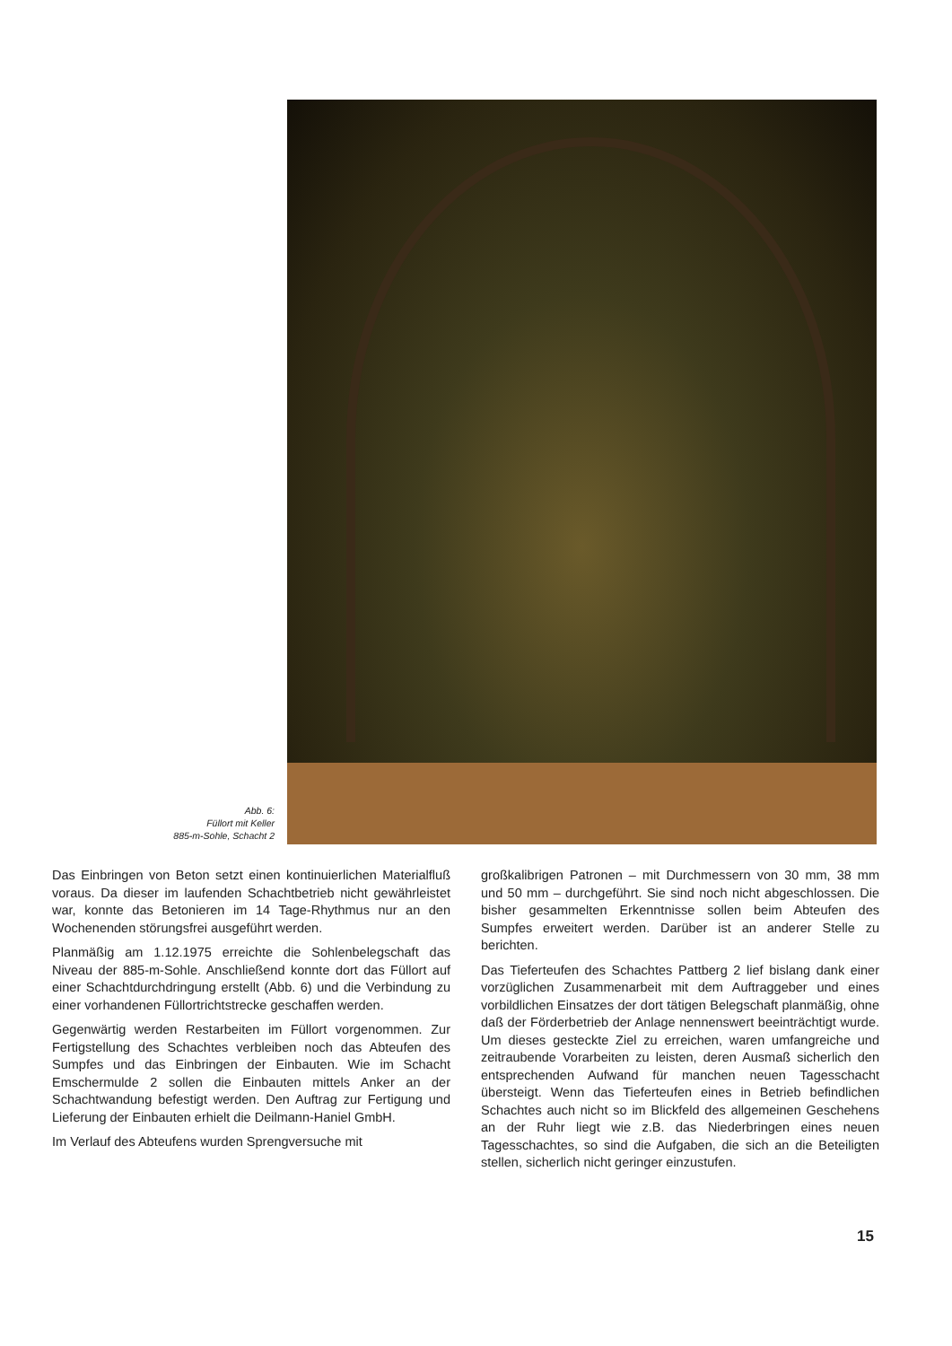Abb. 6:
Füllort mit Keller
885-m-Sohle, Schacht 2
Das Einbringen von Beton setzt einen kontinuierlichen Materialfluß voraus. Da dieser im laufenden Schachtbetrieb nicht gewährleistet war, konnte das Betonieren im 14 Tage-Rhythmus nur an den Wochenenden störungsfrei ausgeführt werden.
Planmäßig am 1.12.1975 erreichte die Sohlenbelegschaft das Niveau der 885-m-Sohle. Anschließend konnte dort das Füllort auf einer Schachtdurchdringung erstellt (Abb. 6) und die Verbindung zu einer vorhandenen Füllortrichtstrecke geschaffen werden.
Gegenwärtig werden Restarbeiten im Füllort vorgenommen. Zur Fertigstellung des Schachtes verbleiben noch das Abteufen des Sumpfes und das Einbringen der Einbauten. Wie im Schacht Emschermulde 2 sollen die Einbauten mittels Anker an der Schachtwandung befestigt werden. Den Auftrag zur Fertigung und Lieferung der Einbauten erhielt die Deilmann-Haniel GmbH.
Im Verlauf des Abteufens wurden Sprengversuche mit
großkalibrigen Patronen – mit Durchmessern von 30 mm, 38 mm und 50 mm – durchgeführt. Sie sind noch nicht abgeschlossen. Die bisher gesammelten Erkenntnisse sollen beim Abteufen des Sumpfes erweitert werden. Darüber ist an anderer Stelle zu berichten.
Das Tieferteufen des Schachtes Pattberg 2 lief bislang dank einer vorzüglichen Zusammenarbeit mit dem Auftraggeber und eines vorbildlichen Einsatzes der dort tätigen Belegschaft planmäßig, ohne daß der Förderbetrieb der Anlage nennenswert beeinträchtigt wurde. Um dieses gesteckte Ziel zu erreichen, waren umfangreiche und zeitraubende Vorarbeiten zu leisten, deren Ausmaß sicherlich den entsprechenden Aufwand für manchen neuen Tagesschacht übersteigt. Wenn das Tieferteufen eines in Betrieb befindlichen Schachtes auch nicht so im Blickfeld des allgemeinen Geschehens an der Ruhr liegt wie z.B. das Niederbringen eines neuen Tagesschachtes, so sind die Aufgaben, die sich an die Beteiligten stellen, sicherlich nicht geringer einzustufen.
15